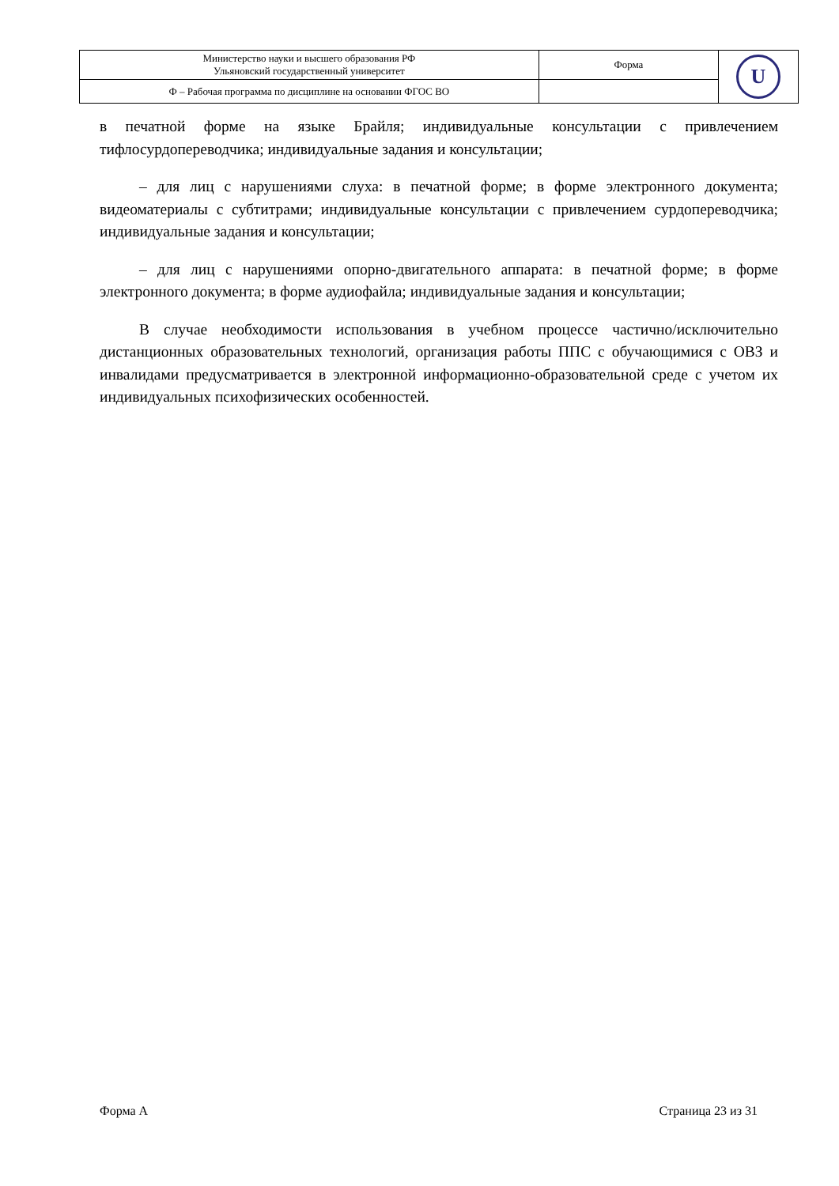| Министерство науки и высшего образования РФ Ульяновский государственный университет | Форма | U |
| Ф – Рабочая программа по дисциплине на основании ФГОС ВО | | |
в печатной форме на языке Брайля; индивидуальные консультации с привлечением тифлосурдопереводчика; индивидуальные задания и консультации;
– для лиц с нарушениями слуха: в печатной форме; в форме электронного документа; видеоматериалы с субтитрами; индивидуальные консультации с привлечением сурдопереводчика; индивидуальные задания и консультации;
– для лиц с нарушениями опорно-двигательного аппарата: в печатной форме; в форме электронного документа; в форме аудиофайла; индивидуальные задания и консультации;
В случае необходимости использования в учебном процессе частично/исключительно дистанционных образовательных технологий, организация работы ППС с обучающимися с ОВЗ и инвалидами предусматривается в электронной информационно-образовательной среде с учетом их индивидуальных психофизических особенностей.
Форма А Страница 23 из 31